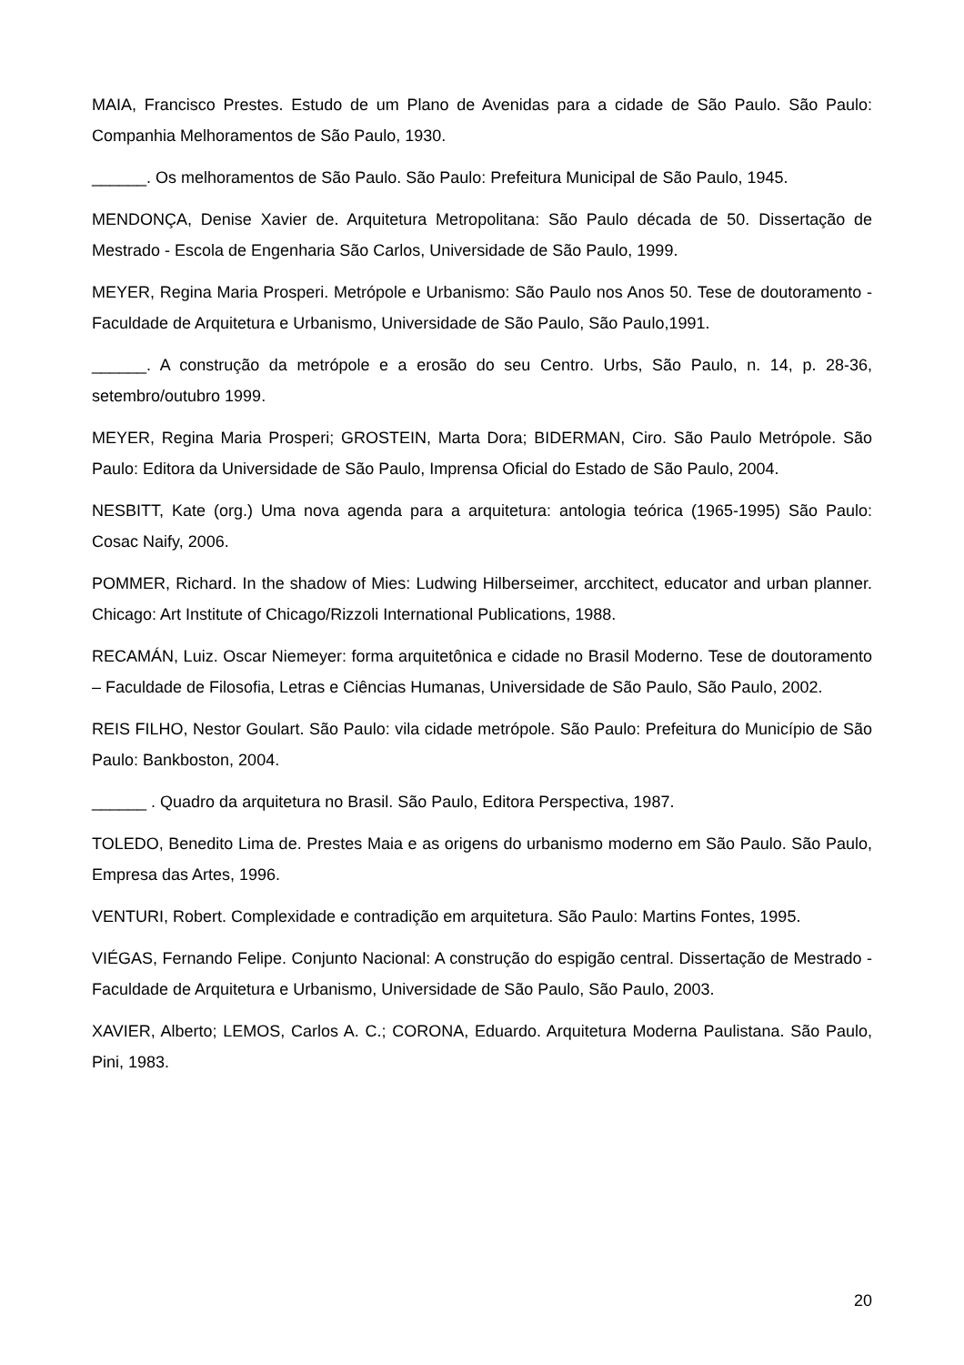MAIA, Francisco Prestes. Estudo de um Plano de Avenidas para a cidade de São Paulo. São Paulo: Companhia Melhoramentos de São Paulo, 1930.
______. Os melhoramentos de São Paulo. São Paulo: Prefeitura Municipal de São Paulo, 1945.
MENDONÇA, Denise Xavier de. Arquitetura Metropolitana: São Paulo década de 50. Dissertação de Mestrado - Escola de Engenharia São Carlos, Universidade de São Paulo, 1999.
MEYER, Regina Maria Prosperi. Metrópole e Urbanismo: São Paulo nos Anos 50. Tese de doutoramento - Faculdade de Arquitetura e Urbanismo, Universidade de São Paulo, São Paulo,1991.
______. A construção da metrópole e a erosão do seu Centro. Urbs, São Paulo, n. 14, p. 28-36, setembro/outubro 1999.
MEYER, Regina Maria Prosperi; GROSTEIN, Marta Dora; BIDERMAN, Ciro. São Paulo Metrópole. São Paulo: Editora da Universidade de São Paulo, Imprensa Oficial do Estado de São Paulo, 2004.
NESBITT, Kate (org.) Uma nova agenda para a arquitetura: antologia teórica (1965-1995) São Paulo: Cosac Naify, 2006.
POMMER, Richard. In the shadow of Mies: Ludwing Hilberseimer, arcchitect, educator and urban planner. Chicago: Art Institute of Chicago/Rizzoli International Publications, 1988.
RECAMÁN, Luiz. Oscar Niemeyer: forma arquitetônica e cidade no Brasil Moderno. Tese de doutoramento – Faculdade de Filosofia, Letras e Ciências Humanas, Universidade de São Paulo, São Paulo, 2002.
REIS FILHO, Nestor Goulart. São Paulo: vila cidade metrópole. São Paulo: Prefeitura do Município de São Paulo: Bankboston, 2004.
______ . Quadro da arquitetura no Brasil. São Paulo, Editora Perspectiva, 1987.
TOLEDO, Benedito Lima de. Prestes Maia e as origens do urbanismo moderno em São Paulo. São Paulo, Empresa das Artes, 1996.
VENTURI, Robert. Complexidade e contradição em arquitetura. São Paulo: Martins Fontes, 1995.
VIÉGAS, Fernando Felipe. Conjunto Nacional: A construção do espigão central. Dissertação de Mestrado - Faculdade de Arquitetura e Urbanismo, Universidade de São Paulo, São Paulo, 2003.
XAVIER, Alberto; LEMOS, Carlos A. C.; CORONA, Eduardo. Arquitetura Moderna Paulistana. São Paulo, Pini, 1983.
20